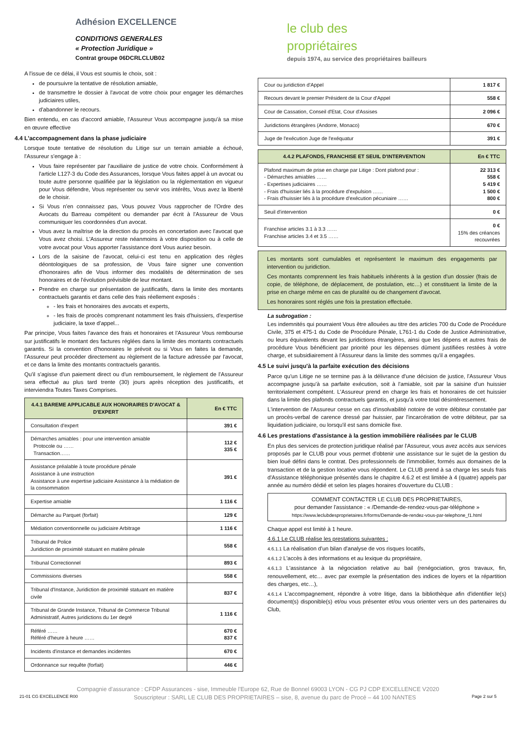Adhésion EXCELLENCE
CONDITIONS GENERALES
« Protection Juridique »
Contrat groupe 06DCRLCLUB02
A l'issue de ce délai, il Vous est soumis le choix, soit :
de poursuivre la tentative de résolution amiable,
de transmettre le dossier à l'avocat de votre choix pour engager les démarches judiciaires utiles,
d'abandonner le recours.
Bien entendu, en cas d'accord amiable, l'Assureur Vous accompagne jusqu'à sa mise en œuvre effective
4.4 L'accompagnement dans la phase judiciaire
Lorsque toute tentative de résolution du Litige sur un terrain amiable a échoué, l'Assureur s'engage à :
Vous faire représenter par l'auxiliaire de justice de votre choix. Conformément à l'article L127-3 du Code des Assurances, lorsque Vous faites appel à un avocat ou toute autre personne qualifiée par la législation ou la réglementation en vigueur pour Vous défendre, Vous représenter ou servir vos intérêts, Vous avez la liberté de le choisir.
Si Vous n'en connaissez pas, Vous pouvez Vous rapprocher de l'Ordre des Avocats du Barreau compétent ou demander par écrit à l'Assureur de Vous communiquer les coordonnées d'un avocat.
Vous avez la maîtrise de la direction du procès en concertation avec l'avocat que Vous avez choisi. L'Assureur reste néanmoins à votre disposition ou à celle de votre avocat pour Vous apporter l'assistance dont Vous auriez besoin.
Lors de la saisine de l'avocat, celui-ci est tenu en application des règles déontologiques de sa profession, de Vous faire signer une convention d'honoraires afin de Vous informer des modalités de détermination de ses honoraires et de l'évolution prévisible de leur montant.
Prendre en charge sur présentation de justificatifs, dans la limite des montants contractuels garantis et dans celle des frais réellement exposés :
- les frais et honoraires des avocats et experts,
- les frais de procès comprenant notamment les frais d'huissiers, d'expertise judiciaire, la taxe d'appel...
Par principe, Vous faites l'avance des frais et honoraires et l'Assureur Vous rembourse sur justificatifs le montant des factures réglées dans la limite des montants contractuels garantis. Si la convention d'honoraires le prévoit ou si Vous en faites la demande, l'Assureur peut procéder directement au règlement de la facture adressée par l'avocat, et ce dans la limite des montants contractuels garantis.
Qu'il s'agisse d'un paiement direct ou d'un remboursement, le règlement de l'Assureur sera effectué au plus tard trente (30) jours après réception des justificatifs, et interviendra Toutes Taxes Comprises.
| 4.4.1 BAREME APPLICABLE AUX HONORAIRES D'AVOCAT & D'EXPERT | En € TTC |
| --- | --- |
| Consultation d'expert | 391 € |
| Démarches amiables : pour une intervention amiable Protocole ou …… Transaction…… | 112 € 335 € |
| Assistance préalable à toute procédure pénale Assistance à une instruction Assistance à une expertise judiciaire Assistance à la médiation de la consommation | 391 € |
| Expertise amiable | 1 116 € |
| Démarche au Parquet (forfait) | 129 € |
| Médiation conventionnelle ou judiciaire Arbitrage | 1 116 € |
| Tribunal de Police Juridiction de proximité statuant en matière pénale | 558 € |
| Tribunal Correctionnel | 893 € |
| Commissions diverses | 558 € |
| Tribunal d'Instance, Juridiction de proximité statuant en matière civile | 837 € |
| Tribunal de Grande Instance, Tribunal de Commerce Tribunal Administratif, Autres juridictions du 1er degré | 1 116 € |
| Référé …… Référé d'heure à heure …… | 670 € 837 € |
| Incidents d'instance et demandes incidentes | 670 € |
| Ordonnance sur requête (forfait) | 446 € |
le club des
propriétaires
depuis 1974, au service des propriétaires bailleurs
| Cour ou juridiction d'Appel | 1 817 € |
| Recours devant le premier Président de la Cour d'Appel | 558 € |
| Cour de Cassation, Conseil d'Etat, Cour d'Assises | 2 096 € |
| Juridictions étrangères (Andorre, Monaco) | 670 € |
| Juge de l'exécution Juge de l'exéquatur | 391 € |
| 4.4.2 PLAFONDS, FRANCHISE ET SEUIL D'INTERVENTION | En € TTC |
| --- | --- |
| Plafond maximum de prise en charge par Litige : Dont plafond pour : - Démarches amiables …… - Expertises judiciaires …… - Frais d'huissier liés à la procédure d'expulsion …… - Frais d'huissier liés à la procédure d'exécution pécuniaire …… | 22 313 € 558 € 5 419 € 1 500 € 800 € |
| Seuil d'intervention | 0 € |
| Franchise articles 3.1 à 3.3 …… Franchise articles 3.4 et 3.5 …… | 0 € 15% des créances recouvrées |
Les montants sont cumulables et représentent le maximum des engagements par intervention ou juridiction.
Ces montants comprennent les frais habituels inhérents à la gestion d'un dossier (frais de copie, de téléphone, de déplacement, de postulation, etc…) et constituent la limite de la prise en charge même en cas de pluralité ou de changement d'avocat.
Les honoraires sont réglés une fois la prestation effectuée.
La subrogation :
Les indemnités qui pourraient Vous être allouées au titre des articles 700 du Code de Procédure Civile, 375 et 475-1 du Code de Procédure Pénale, L761-1 du Code de Justice Administrative, ou leurs équivalents devant les juridictions étrangères, ainsi que les dépens et autres frais de procédure Vous bénéficient par priorité pour les dépenses dûment justifiées restées à votre charge, et subsidiairement à l'Assureur dans la limite des sommes qu'il a engagées.
4.5 Le suivi jusqu'à la parfaite exécution des décisions
Parce qu'un Litige ne se termine pas à la délivrance d'une décision de justice, l'Assureur Vous accompagne jusqu'à sa parfaite exécution, soit à l'amiable, soit par la saisine d'un huissier territorialement compétent. L'Assureur prend en charge les frais et honoraires de cet huissier dans la limite des plafonds contractuels garantis, et jusqu'à votre total désintéressement.
L'intervention de l'Assureur cesse en cas d'insolvabilité notoire de votre débiteur constatée par un procès-verbal de carence dressé par huissier, par l'incarcération de votre débiteur, par sa liquidation judiciaire, ou lorsqu'il est sans domicile fixe.
4.6 Les prestations d'assistance à la gestion immobilière réalisées par le CLUB
En plus des services de protection juridique réalisé par l'Assureur, vous avez accès aux services proposés par le CLUB pour vous permet d'obtenir une assistance sur le sujet de la gestion du bien loué défini dans le contrat. Des professionnels de l'immobilier, formés aux domaines de la transaction et de la gestion locative vous répondent. Le CLUB prend à sa charge les seuls frais d'Assistance téléphonique présentés dans le chapitre 4.6.2 et est limitée à 4 (quatre) appels par année au numéro dédié et selon les plages horaires d'ouverture du CLUB :
COMMENT CONTACTER LE CLUB DES PROPRIETAIRES,
pour demander l'assistance : « /Demande-de-rendez-vous-par-téléphone »
https://www.leclubdesproprietaires.fr/forms/Demande-de-rendez-vous-par-telephone_f1.html
Chaque appel est limité à 1 heure.
4.6.1 Le CLUB réalise les prestations suivantes :
4.6.1.1 La réalisation d'un bilan d'analyse de vos risques locatifs,
4.6.1.2 L'accès à des informations et au lexique du propriétaire,
4.6.1.3 L'assistance à la négociation relative au bail (renégociation, gros travaux, fin, renouvellement, etc… avec par exemple la présentation des indices de loyers et la répartition des charges, etc…),
4.6.1.4 L'accompagnement, répondre à votre litige, dans la bibliothèque afin d'identifier le(s) document(s) disponible(s) et/ou vous présenter et/ou vous orienter vers un des partenaires du Club,
Compagnie d'assurance : CFDP Assurances - sise, Immeuble l'Europe 62, Rue de Bonnel 69003 LYON - CG PJ CDP EXCELLENCE V2020
21-01 CG EXCELLENCE R00 Souscripteur : SARL LE CLUB DES PROPRIETAIRES – sise, 8, avenue du parc de Procé – 44 100 NANTES Page 2 sur 5